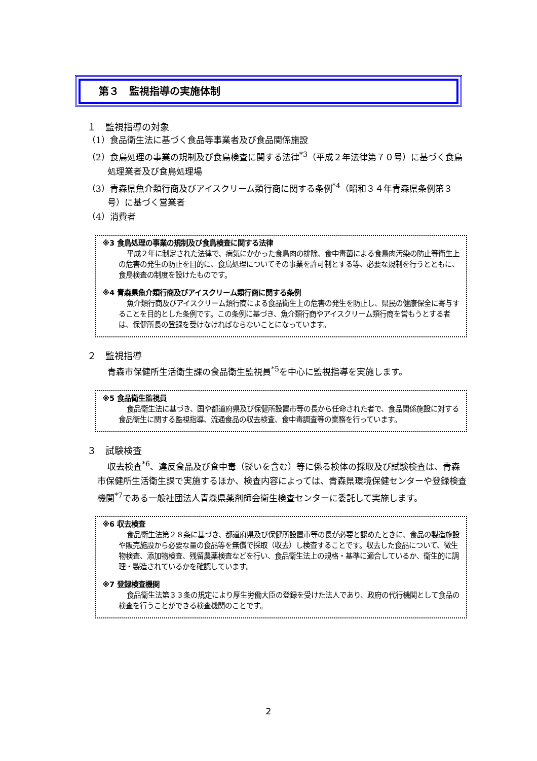第３　監視指導の実施体制
１　監視指導の対象
（1）食品衛生法に基づく食品等事業者及び食品関係施設
（2）食鳥処理の事業の規制及び食鳥検査に関する法律<sup>*3</sup>（平成２年法律第７０号）に基づく食鳥処理業者及び食鳥処理場
（3）青森県魚介類行商及びアイスクリーム類行商に関する条例<sup>*4</sup>（昭和３４年青森県条例第３号）に基づく営業者
（4）消費者
※3 食鳥処理の事業の規制及び食鳥検査に関する法律
平成２年に制定された法律で、病気にかかった食鳥肉の排除、食中毒菌による食鳥肉汚染の防止等衛生上の危害の発生の防止を目的に、食鳥処理についてその事業を許可制とする等、必要な規制を行うとともに、食鳥検査の制度を設けたものです。
※4 青森県魚介類行商及びアイスクリーム類行商に関する条例
魚介類行商及びアイスクリーム類行商による食品衛生上の危害の発生を防止し、県民の健康保全に寄与することを目的とした条例です。この条例に基づき、魚介類行商やアイスクリーム類行商を営もうとする者は、保健所長の登録を受けなければならないことになっています。
２　監視指導
青森市保健所生活衛生課の食品衛生監視員<sup>*5</sup>を中心に監視指導を実施します。
※5 食品衛生監視員
食品衛生法に基づき、国や都道府県及び保健所設置市等の長から任命された者で、食品関係施設に対する食品衛生に関する監視指導、流通食品の収去検査、食中毒調査等の業務を行っています。
３　試験検査
収去検査<sup>*6</sup>、違反食品及び食中毒（疑いを含む）等に係る検体の採取及び試験検査は、青森市保健所生活衛生課で実施するほか、検査内容によっては、青森県環境保健センターや登録検査機関<sup>*7</sup>である一般社団法人青森県薬剤師会衛生検査センターに委託して実施します。
※6 収去検査
食品衛生法第２８条に基づき、都道府県及び保健所設置市等の長が必要と認めたときに、食品の製造施設や販売施設から必要な量の食品等を無償で採取（収去）し検査することです。収去した食品について、微生物検査、添加物検査、残留農薬検査などを行い、食品衛生法上の規格・基準に適合しているか、衛生的に調理・製造されているかを確認しています。
※7 登録検査機関
食品衛生法第３３条の規定により厚生労働大臣の登録を受けた法人であり、政府の代行機関として食品の検査を行うことができる検査機関のことです。
2